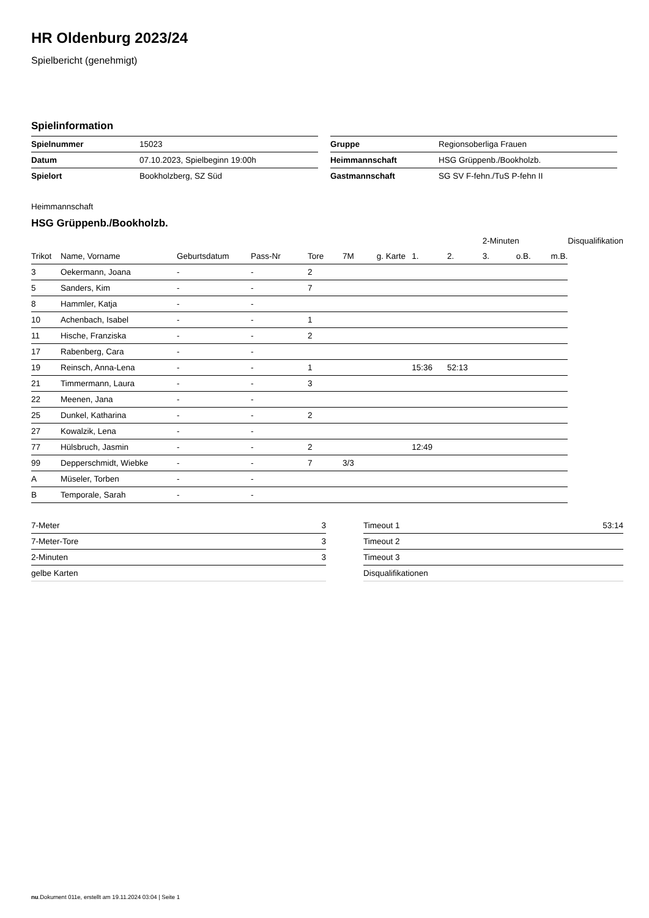HR Oldenburg 2023/24
Spielbericht (genehmigt)
Spielinformation
| Spielnummer | 15023 |
| Datum | 07.10.2023, Spielbeginn 19:00h |
| Spielort | Bookholzberg, SZ Süd |
| Gruppe | Regionsoberliga Frauen |
| Heimmannschaft | HSG Grüppenb./Bookholzb. |
| Gastmannschaft | SG SV F-fehn./TuS P-fehn II |
Heimmannschaft
HSG Grüppenb./Bookholzb.
| | | | | | | | | | 2-Minuten | | | Disqualifikation |
| Trikot | Name, Vorname | Geburtsdatum | Pass-Nr | Tore | 7M | g. Karte | 1. | 2. | 3. | o.B. | m.B. | |
| 3 | Oekermann, Joana | - | - | 2 | | | | | | | | |
| 5 | Sanders, Kim | - | - | 7 | | | | | | | | |
| 8 | Hammler, Katja | - | - | | | | | | | | | |
| 10 | Achenbach, Isabel | - | - | 1 | | | | | | | | |
| 11 | Hische, Franziska | - | - | 2 | | | | | | | | |
| 17 | Rabenberg, Cara | - | - | | | | | | | | | |
| 19 | Reinsch, Anna-Lena | - | - | 1 | | | 15:36 | 52:13 | | | | |
| 21 | Timmermann, Laura | - | - | 3 | | | | | | | | |
| 22 | Meenen, Jana | - | - | | | | | | | | | |
| 25 | Dunkel, Katharina | - | - | 2 | | | | | | | | |
| 27 | Kowalzik, Lena | - | - | | | | | | | | | |
| 77 | Hülsbruch, Jasmin | - | - | 2 | | | 12:49 | | | | | |
| 99 | Depperschmidt, Wiebke | - | - | 7 | 3/3 | | | | | | | |
| A | Müseler, Torben | - | - | | | | | | | | | |
| B | Temporale, Sarah | - | - | | | | | | | | | |
| 7-Meter | 3 |
| 7-Meter-Tore | 3 |
| 2-Minuten | 3 |
| gelbe Karten | |
| Timeout 1 | 53:14 |
| Timeout 2 | |
| Timeout 3 | |
| Disqualifikationen | |
nu.Dokument 011e, erstellt am 19.11.2024 03:04 | Seite 1